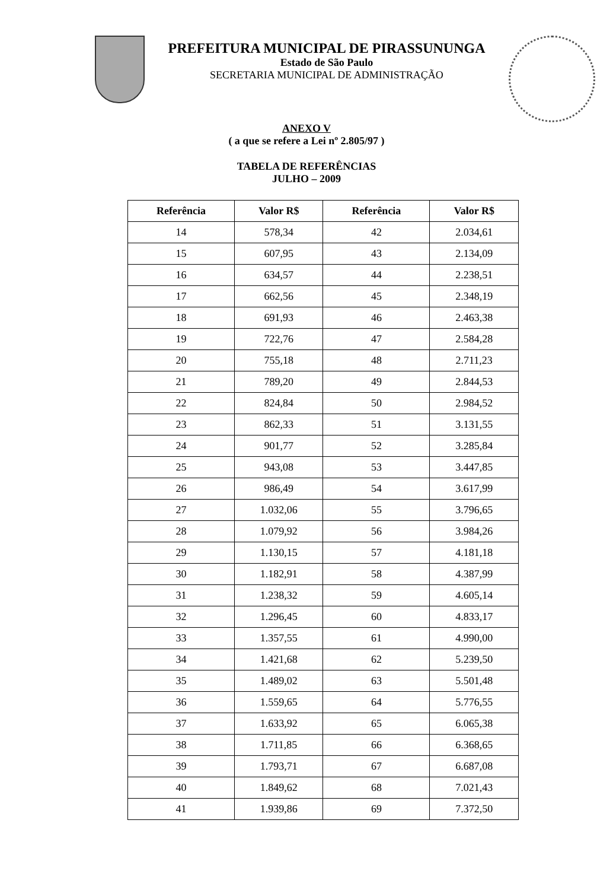PREFEITURA MUNICIPAL DE PIRASSUNUNGA
Estado de São Paulo
SECRETARIA MUNICIPAL DE ADMINISTRAÇÃO
ANEXO V
( a que se refere a Lei nº 2.805/97 )
TABELA DE REFERÊNCIAS
JULHO – 2009
| Referência | Valor R$ | Referência | Valor R$ |
| --- | --- | --- | --- |
| 14 | 578,34 | 42 | 2.034,61 |
| 15 | 607,95 | 43 | 2.134,09 |
| 16 | 634,57 | 44 | 2.238,51 |
| 17 | 662,56 | 45 | 2.348,19 |
| 18 | 691,93 | 46 | 2.463,38 |
| 19 | 722,76 | 47 | 2.584,28 |
| 20 | 755,18 | 48 | 2.711,23 |
| 21 | 789,20 | 49 | 2.844,53 |
| 22 | 824,84 | 50 | 2.984,52 |
| 23 | 862,33 | 51 | 3.131,55 |
| 24 | 901,77 | 52 | 3.285,84 |
| 25 | 943,08 | 53 | 3.447,85 |
| 26 | 986,49 | 54 | 3.617,99 |
| 27 | 1.032,06 | 55 | 3.796,65 |
| 28 | 1.079,92 | 56 | 3.984,26 |
| 29 | 1.130,15 | 57 | 4.181,18 |
| 30 | 1.182,91 | 58 | 4.387,99 |
| 31 | 1.238,32 | 59 | 4.605,14 |
| 32 | 1.296,45 | 60 | 4.833,17 |
| 33 | 1.357,55 | 61 | 4.990,00 |
| 34 | 1.421,68 | 62 | 5.239,50 |
| 35 | 1.489,02 | 63 | 5.501,48 |
| 36 | 1.559,65 | 64 | 5.776,55 |
| 37 | 1.633,92 | 65 | 6.065,38 |
| 38 | 1.711,85 | 66 | 6.368,65 |
| 39 | 1.793,71 | 67 | 6.687,08 |
| 40 | 1.849,62 | 68 | 7.021,43 |
| 41 | 1.939,86 | 69 | 7.372,50 |